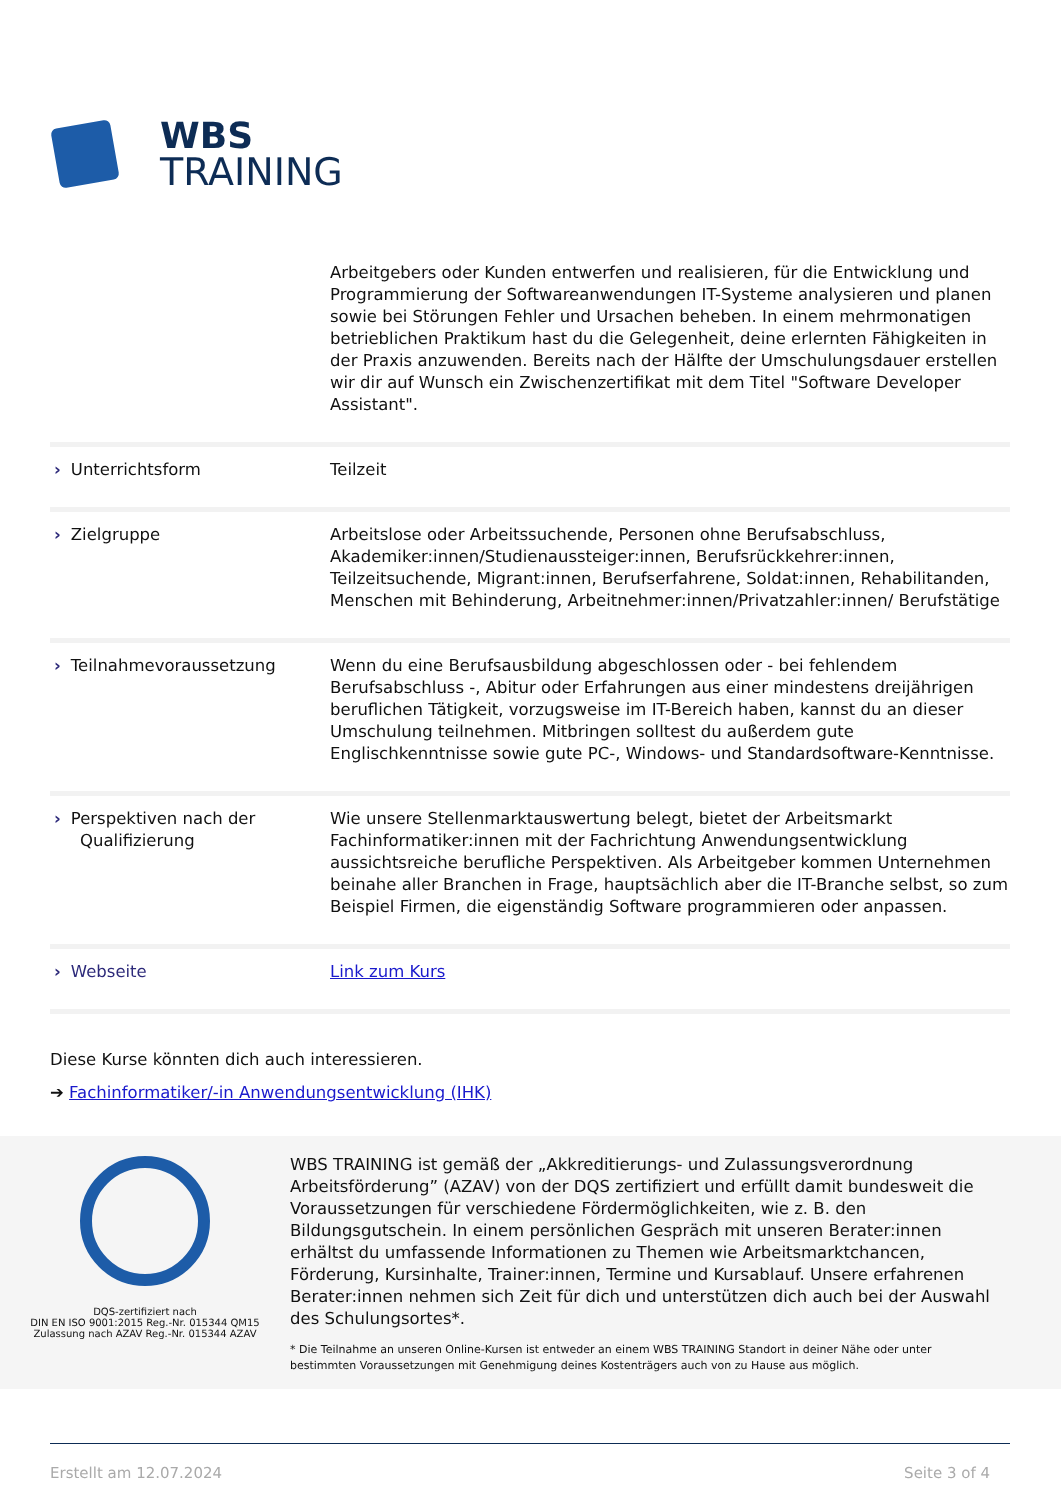WBS
TRAINING
| | Arbeitgebers oder Kunden entwerfen und realisieren, für die Entwicklung und Programmierung der Softwareanwendungen IT-Systeme analysieren und planen sowie bei Störungen Fehler und Ursachen beheben. In einem mehrmonatigen betrieblichen Praktikum hast du die Gelegenheit, deine erlernten Fähigkeiten in der Praxis anzuwenden. Bereits nach der Hälfte der Umschulungsdauer erstellen wir dir auf Wunsch ein Zwischenzertifikat mit dem Titel "Software Developer Assistant". |
| › Unterrichtsform | Teilzeit |
| › Zielgruppe | Arbeitslose oder Arbeitssuchende, Personen ohne Berufsabschluss, Akademiker:innen/Studienaussteiger:innen, Berufsrückkehrer:innen, Teilzeitsuchende, Migrant:innen, Berufserfahrene, Soldat:innen, Rehabilitanden, Menschen mit Behinderung, Arbeitnehmer:innen/Privatzahler:innen/ Berufstätige |
| › Teilnahmevoraussetzung | Wenn du eine Berufsausbildung abgeschlossen oder - bei fehlendem Berufsabschluss -, Abitur oder Erfahrungen aus einer mindestens dreijährigen beruflichen Tätigkeit, vorzugsweise im IT-Bereich haben, kannst du an dieser Umschulung teilnehmen. Mitbringen solltest du außerdem gute Englischkenntnisse sowie gute PC-, Windows- und Standardsoftware-Kenntnisse. |
| › Perspektiven nach der Qualifizierung | Wie unsere Stellenmarktauswertung belegt, bietet der Arbeitsmarkt Fachinformatiker:innen mit der Fachrichtung Anwendungsentwicklung aussichtsreiche berufliche Perspektiven. Als Arbeitgeber kommen Unternehmen beinahe aller Branchen in Frage, hauptsächlich aber die IT-Branche selbst, so zum Beispiel Firmen, die eigenständig Software programmieren oder anpassen. |
| › Webseite | Link zum Kurs |
Diese Kurse könnten dich auch interessieren.
➔ Fachinformatiker/-in Anwendungsentwicklung (IHK)
DQS-zertifiziert nach
DIN EN ISO 9001:2015 Reg.-Nr. 015344 QM15
Zulassung nach AZAV Reg.-Nr. 015344 AZAV
WBS TRAINING ist gemäß der „Akkreditierungs- und Zulassungsverordnung Arbeitsförderung” (AZAV) von der DQS zertifiziert und erfüllt damit bundesweit die Voraussetzungen für verschiedene Fördermöglichkeiten, wie z. B. den Bildungsgutschein. In einem persönlichen Gespräch mit unseren Berater:innen erhältst du umfassende Informationen zu Themen wie Arbeitsmarktchancen, Förderung, Kursinhalte, Trainer:innen, Termine und Kursablauf. Unsere erfahrenen Berater:innen nehmen sich Zeit für dich und unterstützen dich auch bei der Auswahl des Schulungsortes*.
* Die Teilnahme an unseren Online-Kursen ist entweder an einem WBS TRAINING Standort in deiner Nähe oder unter bestimmten Voraussetzungen mit Genehmigung deines Kostenträgers auch von zu Hause aus möglich.
Erstellt am 12.07.2024 Seite 3 of 4